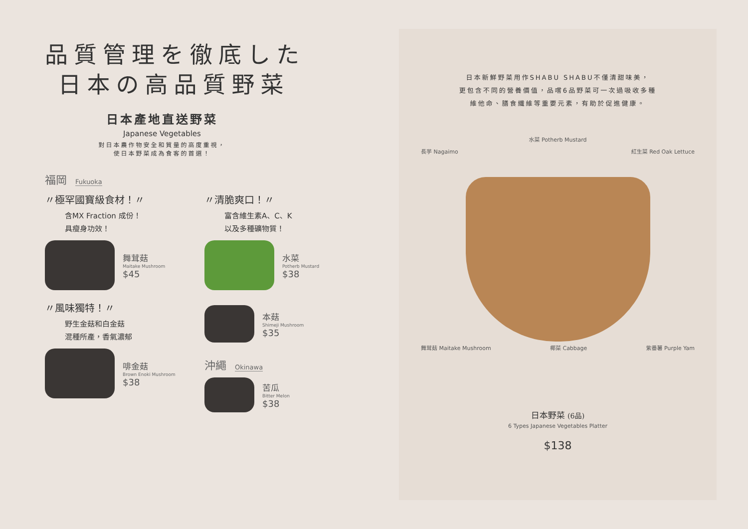品質管理を徹底した
日本の高品質野菜
日本產地直送野菜
Japanese Vegetables
對日本農作物安全和質量的高度重視，
使日本野菜成為食客的首選！
福岡 Fukuoka
〃極罕國寶級食材！〃
含MX Fraction 成份！
具瘦身功效！
舞茸菇
Maitake Mushroom
$45
〃清脆爽口！〃
富含維生素A、C、K
以及多種礦物質！
水菜
Potherb Mustard
$38
〃風味獨特！〃
野生金菇和白金菇
混種所產，香氣濃郁
啡金菇
Brown Enoki Mushroom
$38
本菇
Shimeji Mushroom
$35
沖繩 Okinawa
苦瓜
Bitter Melon
$38
日本新鮮野菜用作SHABU SHABU不僅清甜味美，
更包含不同的營養價值，品嚐6品野菜可一次過吸收多種
維他命、膳食纖維等重要元素，有助於促進健康。
水菜 Potherb Mustard
長芋 Nagaimo 紅生菜 Red Oak Lettuce
舞茸菇 Maitake Mushroom 椰菜 Cabbage 紫番薯 Purple Yam
日本野菜 (6品)
6 Types Japanese Vegetables Platter
$138